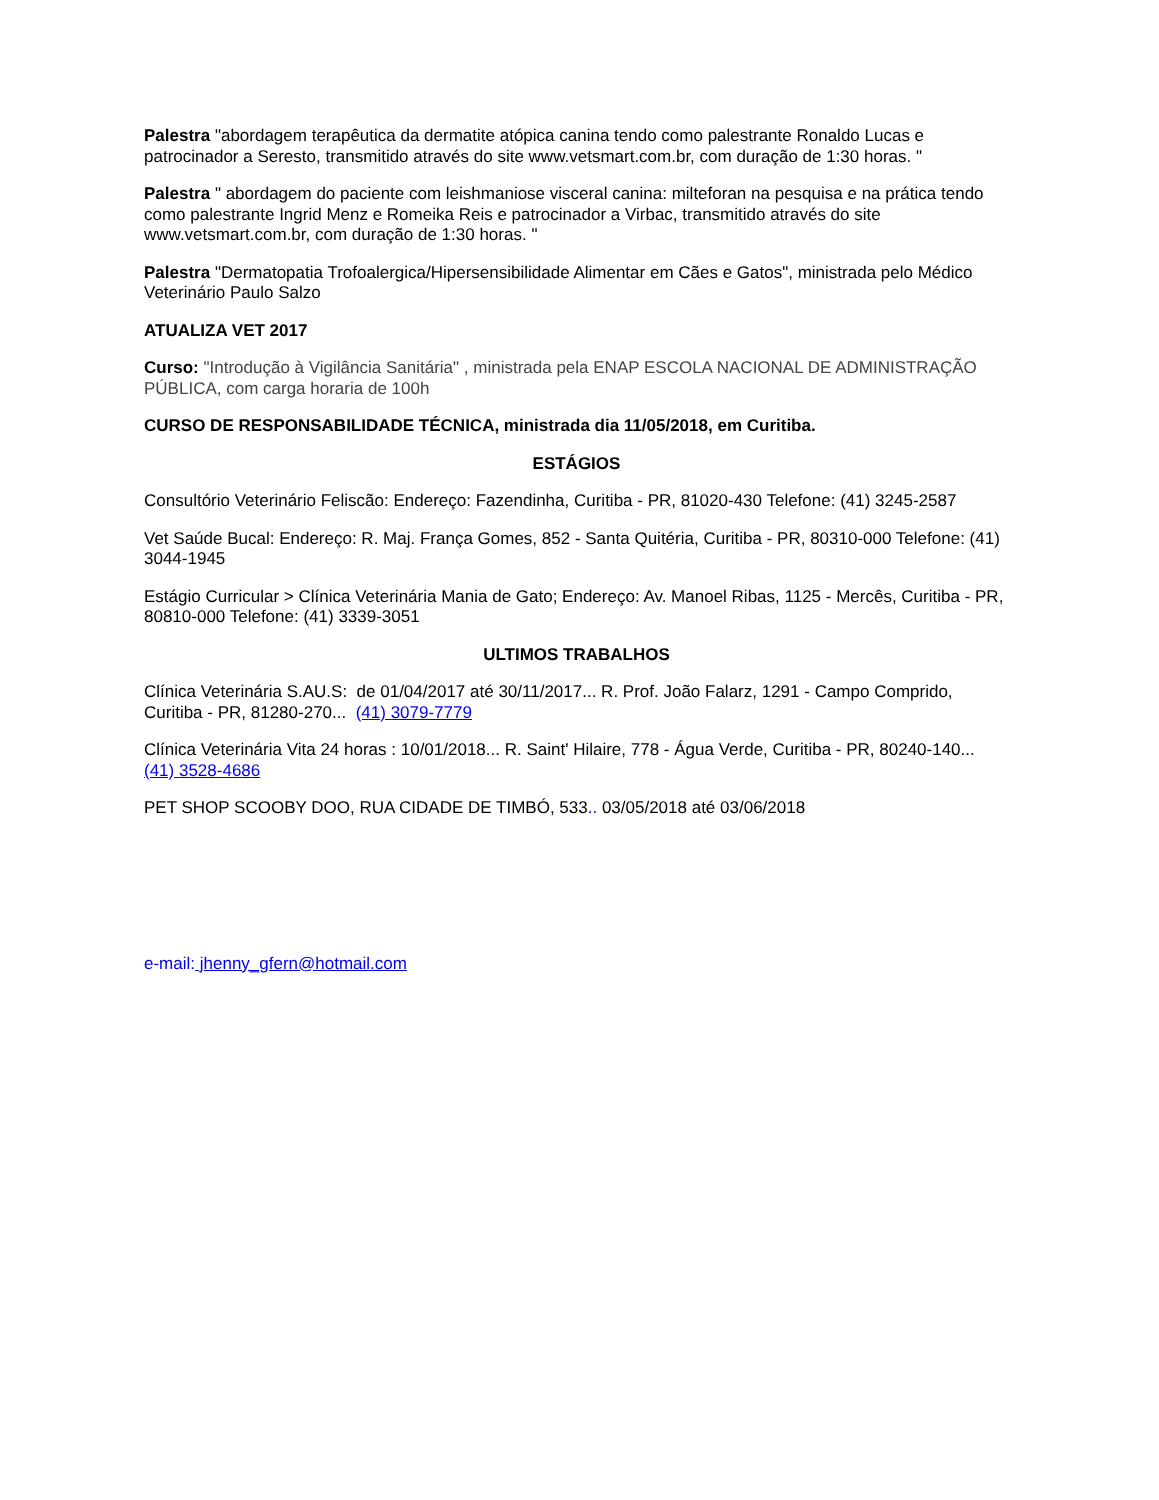Palestra "abordagem terapêutica da dermatite atópica canina tendo como palestrante Ronaldo Lucas e patrocinador a Seresto, transmitido através do site www.vetsmart.com.br, com duração de 1:30 horas. "
Palestra " abordagem do paciente com leishmaniose visceral canina: milteforan na pesquisa e na prática tendo como palestrante Ingrid Menz e Romeika Reis e patrocinador a Virbac, transmitido através do site www.vetsmart.com.br, com duração de 1:30 horas. "
Palestra "Dermatopatia Trofoalergica/Hipersensibilidade Alimentar em Cães e Gatos", ministrada pelo Médico Veterinário Paulo Salzo
ATUALIZA VET 2017
Curso: "Introdução à Vigilância Sanitária" , ministrada pela ENAP ESCOLA NACIONAL DE ADMINISTRAÇÃO PÚBLICA, com carga horaria de 100h
CURSO DE RESPONSABILIDADE TÉCNICA, ministrada dia 11/05/2018, em Curitiba.
ESTÁGIOS
Consultório Veterinário Feliscão: Endereço: Fazendinha, Curitiba - PR, 81020-430 Telefone: (41) 3245-2587
Vet Saúde Bucal: Endereço: R. Maj. França Gomes, 852 - Santa Quitéria, Curitiba - PR, 80310-000 Telefone: (41) 3044-1945
Estágio Curricular > Clínica Veterinária Mania de Gato; Endereço: Av. Manoel Ribas, 1125 - Mercês, Curitiba - PR, 80810-000 Telefone: (41) 3339-3051
ULTIMOS TRABALHOS
Clínica Veterinária S.AU.S: de 01/04/2017 até 30/11/2017... R. Prof. João Falarz, 1291 - Campo Comprido, Curitiba - PR, 81280-270... (41) 3079-7779
Clínica Veterinária Vita 24 horas : 10/01/2018... R. Saint' Hilaire, 778 - Água Verde, Curitiba - PR, 80240-140... (41) 3528-4686
PET SHOP SCOOBY DOO, RUA CIDADE DE TIMBÓ, 533.. 03/05/2018 até 03/06/2018
e-mail: jhenny_gfern@hotmail.com